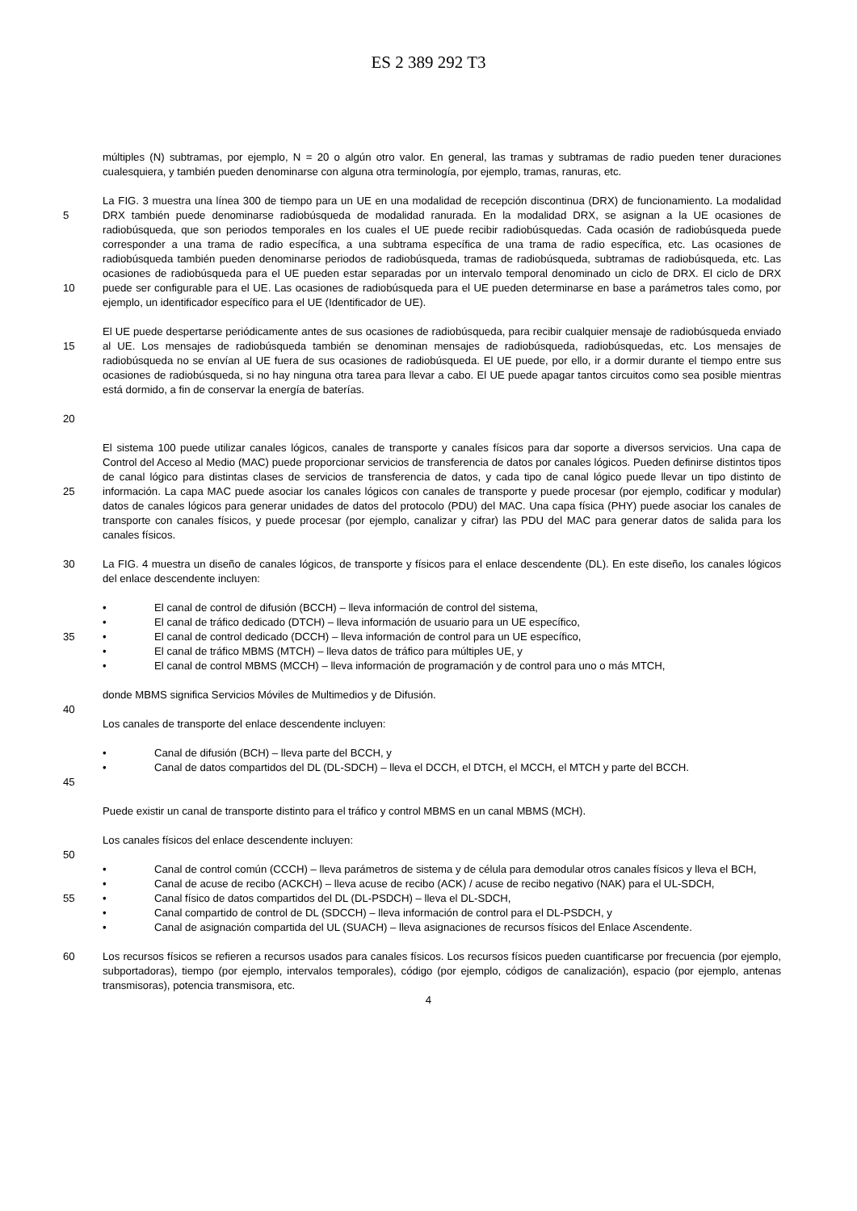ES 2 389 292 T3
múltiples (N) subtramas, por ejemplo, N = 20 o algún otro valor. En general, las tramas y subtramas de radio pueden tener duraciones cualesquiera, y también pueden denominarse con alguna otra terminología, por ejemplo, tramas, ranuras, etc.
5
10
La FIG. 3 muestra una línea 300 de tiempo para un UE en una modalidad de recepción discontinua (DRX) de funcionamiento. La modalidad DRX también puede denominarse radiobúsqueda de modalidad ranurada. En la modalidad DRX, se asignan a la UE ocasiones de radiobúsqueda, que son periodos temporales en los cuales el UE puede recibir radiobúsquedas. Cada ocasión de radiobúsqueda puede corresponder a una trama de radio específica, a una subtrama específica de una trama de radio específica, etc. Las ocasiones de radiobúsqueda también pueden denominarse periodos de radiobúsqueda, tramas de radiobúsqueda, subtramas de radiobúsqueda, etc. Las ocasiones de radiobúsqueda para el UE pueden estar separadas por un intervalo temporal denominado un ciclo de DRX. El ciclo de DRX puede ser configurable para el UE. Las ocasiones de radiobúsqueda para el UE pueden determinarse en base a parámetros tales como, por ejemplo, un identificador específico para el UE (Identificador de UE).
15
20
El UE puede despertarse periódicamente antes de sus ocasiones de radiobúsqueda, para recibir cualquier mensaje de radiobúsqueda enviado al UE. Los mensajes de radiobúsqueda también se denominan mensajes de radiobúsqueda, radiobúsquedas, etc. Los mensajes de radiobúsqueda no se envían al UE fuera de sus ocasiones de radiobúsqueda. El UE puede, por ello, ir a dormir durante el tiempo entre sus ocasiones de radiobúsqueda, si no hay ninguna otra tarea para llevar a cabo. El UE puede apagar tantos circuitos como sea posible mientras está dormido, a fin de conservar la energía de baterías.
25
El sistema 100 puede utilizar canales lógicos, canales de transporte y canales físicos para dar soporte a diversos servicios. Una capa de Control del Acceso al Medio (MAC) puede proporcionar servicios de transferencia de datos por canales lógicos. Pueden definirse distintos tipos de canal lógico para distintas clases de servicios de transferencia de datos, y cada tipo de canal lógico puede llevar un tipo distinto de información. La capa MAC puede asociar los canales lógicos con canales de transporte y puede procesar (por ejemplo, codificar y modular) datos de canales lógicos para generar unidades de datos del protocolo (PDU) del MAC. Una capa física (PHY) puede asociar los canales de transporte con canales físicos, y puede procesar (por ejemplo, canalizar y cifrar) las PDU del MAC para generar datos de salida para los canales físicos.
30 La FIG. 4 muestra un diseño de canales lógicos, de transporte y físicos para el enlace descendente (DL). En este diseño, los canales lógicos del enlace descendente incluyen:
• El canal de control de difusión (BCCH) – lleva información de control del sistema,
• El canal de tráfico dedicado (DTCH) – lleva información de usuario para un UE específico,
35 • El canal de control dedicado (DCCH) – lleva información de control para un UE específico,
• El canal de tráfico MBMS (MTCH) – lleva datos de tráfico para múltiples UE, y
• El canal de control MBMS (MCCH) – lleva información de programación y de control para uno o más MTCH,
donde MBMS significa Servicios Móviles de Multimedios y de Difusión.
40
Los canales de transporte del enlace descendente incluyen:
• Canal de difusión (BCH) – lleva parte del BCCH, y
45 • Canal de datos compartidos del DL (DL-SDCH) – lleva el DCCH, el DTCH, el MCCH, el MTCH y parte del BCCH.
Puede existir un canal de transporte distinto para el tráfico y control MBMS en un canal MBMS (MCH).
Los canales físicos del enlace descendente incluyen:
50
• Canal de control común (CCCH) – lleva parámetros de sistema y de célula para demodular otros canales físicos y lleva el BCH,
• Canal de acuse de recibo (ACKCH) – lleva acuse de recibo (ACK) / acuse de recibo negativo (NAK) para el UL-SDCH,
55 • Canal físico de datos compartidos del DL (DL-PSDCH) – lleva el DL-SDCH,
• Canal compartido de control de DL (SDCCH) – lleva información de control para el DL-PSDCH, y
• Canal de asignación compartida del UL (SUACH) – lleva asignaciones de recursos físicos del Enlace Ascendente.
60 Los recursos físicos se refieren a recursos usados para canales físicos. Los recursos físicos pueden cuantificarse por frecuencia (por ejemplo, subportadoras), tiempo (por ejemplo, intervalos temporales), código (por ejemplo, códigos de canalización), espacio (por ejemplo, antenas transmisoras), potencia transmisora, etc.
4